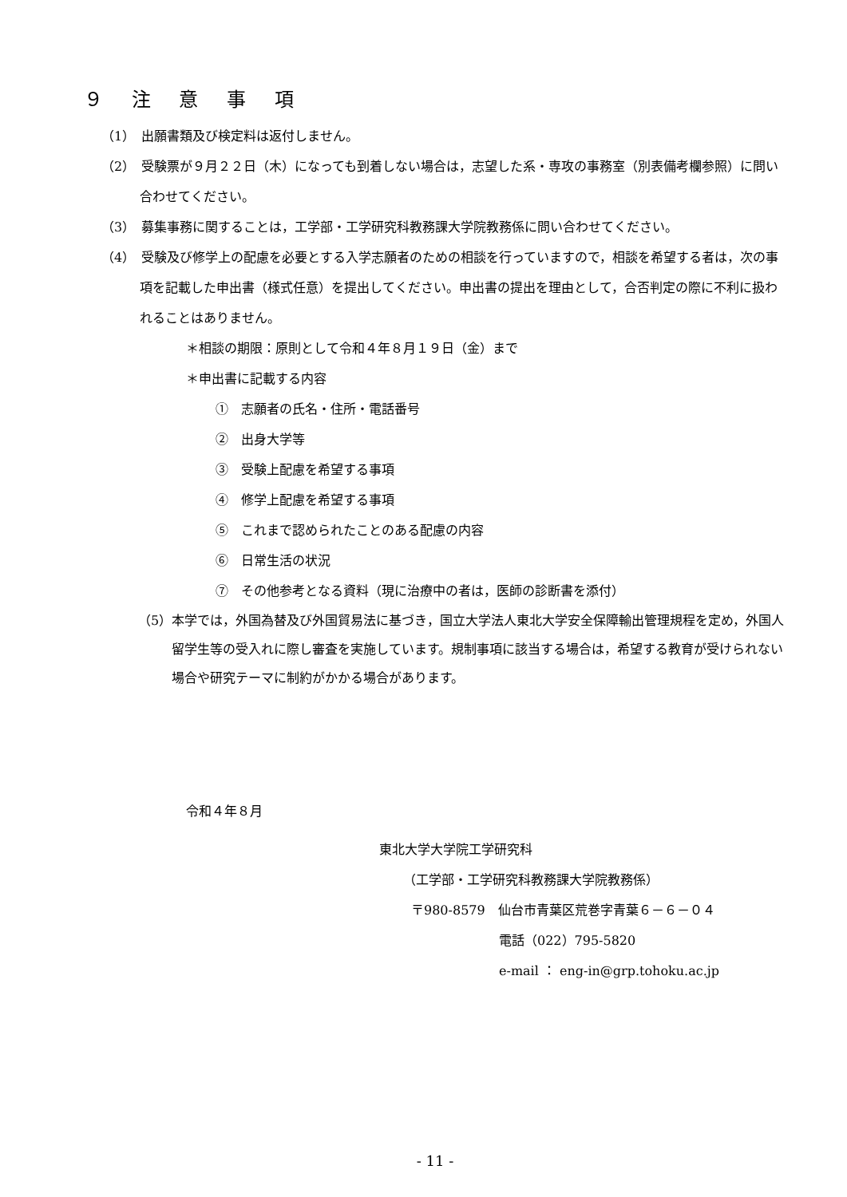９ 注 意 事 項
（1）　出願書類及び検定料は返付しません。
（2）　受験票が９月２２日（木）になっても到着しない場合は，志望した系・専攻の事務室（別表備考欄参照）に問い合わせてください。
（3）　募集事務に関することは，工学部・工学研究科教務課大学院教務係に問い合わせてください。
（4）　受験及び修学上の配慮を必要とする入学志願者のための相談を行っていますので，相談を希望する者は，次の事項を記載した申出書（様式任意）を提出してください。申出書の提出を理由として，合否判定の際に不利に扱われることはありません。
＊相談の期限：原則として令和４年８月１９日（金）まで
＊申出書に記載する内容
①　志願者の氏名・住所・電話番号
②　出身大学等
③　受験上配慮を希望する事項
④　修学上配慮を希望する事項
⑤　これまで認められたことのある配慮の内容
⑥　日常生活の状況
⑦　その他参考となる資料（現に治療中の者は，医師の診断書を添付）
（5）本学では，外国為替及び外国貿易法に基づき，国立大学法人東北大学安全保障輸出管理規程を定め，外国人留学生等の受入れに際し審査を実施しています。規制事項に該当する場合は，希望する教育が受けられない場合や研究テーマに制約がかかる場合があります。
令和４年８月
東北大学大学院工学研究科
（工学部・工学研究科教務課大学院教務係）
〒980-8579　仙台市青葉区荒巻字青葉６－６－０４
電話（022）795-5820
e-mail ： eng-in@grp.tohoku.ac.jp
- 11 -